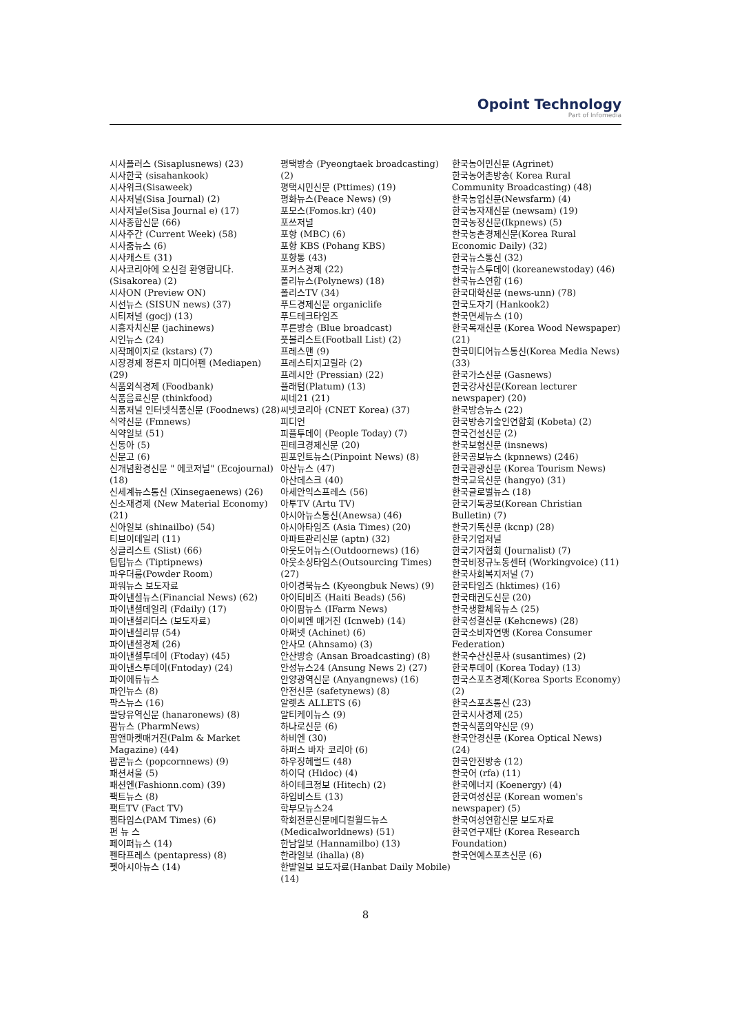Opoint Technology
Part of Infomedia
시사플러스 (Sisaplusnews) (23)
시사한국 (sisahankook)
시사위크(Sisaweek)
시사저널(Sisa Journal) (2)
시사저널e(Sisa Journal e) (17)
시사종합신문 (66)
시사주간 (Current Week) (58)
시사줌뉴스 (6)
시사캐스트 (31)
시사코리아에 오신걸 환영합니다. (Sisakorea) (2)
시사ON (Preview ON)
시선뉴스 (SISUN news) (37)
시티저널 (gocj) (13)
시흥자치신문 (jachinews)
시인뉴스 (24)
시작페이지로 (kstars) (7)
시장경제 정론지 미디어펜 (Mediapen) (29)
식품외식경제 (Foodbank)
식품음료신문 (thinkfood)
식품저널 인터넷식품신문 (Foodnews) (28)
식약신문 (Fmnews)
식약일보 (51)
신동아 (5)
신문고 (6)
신개념환경신문 " 에코저널" (Ecojournal) (18)
신세계뉴스통신 (Xinsegaenews) (26)
신소재경제 (New Material Economy) (21)
신아일보 (shinailbo) (54)
티브이데일리 (11)
싱글리스트 (Slist) (66)
팁팁뉴스 (Tiptipnews)
파우더룸(Powder Room)
파워뉴스 보도자료
파이낸셜뉴스(Financial News) (62)
파이낸셜데일리 (Fdaily) (17)
파이낸셜리더스 (보도자료)
파이낸셜리뷰 (54)
파이낸셜경제 (26)
파이낸셜투데이 (Ftoday) (45)
파이낸스투데이(Fntoday) (24)
파이에듀뉴스
파인뉴스 (8)
팍스뉴스 (16)
팔당유역신문 (hanaronews) (8)
팜뉴스 (PharmNews)
팜앤마켓매거진(Palm & Market Magazine) (44)
팝콘뉴스 (popcornnews) (9)
패션서울 (5)
패션엔(Fashionn.com) (39)
팩트뉴스 (8)
팩트TV (Fact TV)
팸타임스(PAM Times) (6)
펀 뉴 스
페이퍼뉴스 (14)
펜타프레스 (pentapress) (8)
펫아시아뉴스 (14)
평택방송 (Pyeongtaek broadcasting) (2)
평택시민신문 (Pttimes) (19)
평화뉴스(Peace News) (9)
포모스(Fomos.kr) (40)
포쓰저널
포항 (MBC) (6)
포항 KBS (Pohang KBS)
포항통 (43)
포커스경제 (22)
폴리뉴스(Polynews) (18)
폴리스TV (34)
푸드경제신문 organiclife
푸드테크타임즈
푸른방송 (Blue broadcast)
풋볼리스트(Football List) (2)
프레스맨 (9)
프레스티지고릴라 (2)
프레시안 (Pressian) (22)
플래텀(Platum) (13)
씨네21 (21)
씨넷코리아 (CNET Korea) (37)
피디언
피플투데이 (People Today) (7)
핀테크경제신문 (20)
핀포인트뉴스(Pinpoint News) (8)
아산뉴스 (47)
아산데스크 (40)
아세안익스프레스 (56)
아투TV (Artu TV)
아시아뉴스통신(Anewsa) (46)
아시아타임즈 (Asia Times) (20)
아파트관리신문 (aptn) (32)
아웃도어뉴스(Outdoornews) (16)
아웃소싱타임스(Outsourcing Times) (27)
아이경북뉴스 (Kyeongbuk News) (9)
아이티비즈 (Haiti Beads) (56)
아이팜뉴스 (IFarm News)
아이씨엔 매거진 (Icnweb) (14)
아쩌넷 (Achinet) (6)
안사모 (Ahnsamo) (3)
안산방송 (Ansan Broadcasting) (8)
안성뉴스24 (Ansung News 2) (27)
안양광역신문 (Anyangnews) (16)
안전신문 (safetynews) (8)
알렛츠 ALLETS (6)
알티케이뉴스 (9)
하나로신문 (6)
하비엔 (30)
하퍼스 바자 코리아 (6)
하우징헤럴드 (48)
하이닥 (Hidoc) (4)
하이테크정보 (Hitech) (2)
하입비스트 (13)
학부모뉴스24
학회전문신문메디컬월드뉴스 (Medicalworldnews) (51)
한남일보 (Hannamilbo) (13)
한라일보 (ihalla) (8)
한밭일보 보도자료(Hanbat Daily Mobile) (14)
한국농어민신문 (Agrinet)
한국농어촌방송( Korea Rural Community Broadcasting) (48)
한국농업신문(Newsfarm) (4)
한국농자재신문 (newsam) (19)
한국농정신문(Ikpnews) (5)
한국농촌경제신문(Korea Rural Economic Daily) (32)
한국뉴스통신 (32)
한국뉴스투데이 (koreanewstoday) (46)
한국뉴스연합 (16)
한국대학신문 (news-unn) (78)
한국도자기 (Hankook2)
한국면세뉴스 (10)
한국목재신문 (Korea Wood Newspaper) (21)
한국미디어뉴스통신(Korea Media News) (33)
한국가스신문 (Gasnews)
한국강사신문(Korean lecturer newspaper) (20)
한국방송뉴스 (22)
한국방송기술인연합회 (Kobeta) (2)
한국건설신문 (2)
한국보험신문 (insnews)
한국공보뉴스 (kpnnews) (246)
한국관광신문 (Korea Tourism News)
한국교육신문 (hangyo) (31)
한국글로벌뉴스 (18)
한국기독공보(Korean Christian Bulletin) (7)
한국기독신문 (kcnp) (28)
한국기업저널
한국기자협회 (Journalist) (7)
한국비정규노동센터 (Workingvoice) (11)
한국사회복지저널 (7)
한국타임즈 (hktimes) (16)
한국태권도신문 (20)
한국생활체육뉴스 (25)
한국성결신문 (Kehcnews) (28)
한국소비자연맹 (Korea Consumer Federation)
한국수산신문사 (susantimes) (2)
한국투데이 (Korea Today) (13)
한국스포츠경제(Korea Sports Economy) (2)
한국스포츠통신 (23)
한국시사경제 (25)
한국식품의약신문 (9)
한국안경신문 (Korea Optical News) (24)
한국안전방송 (12)
한국어 (rfa) (11)
한국에너지 (Koenergy) (4)
한국여성신문 (Korean women's newspaper) (5)
한국여성연합신문 보도자료
한국연구재단 (Korea Research Foundation)
한국연예스포츠신문 (6)
8